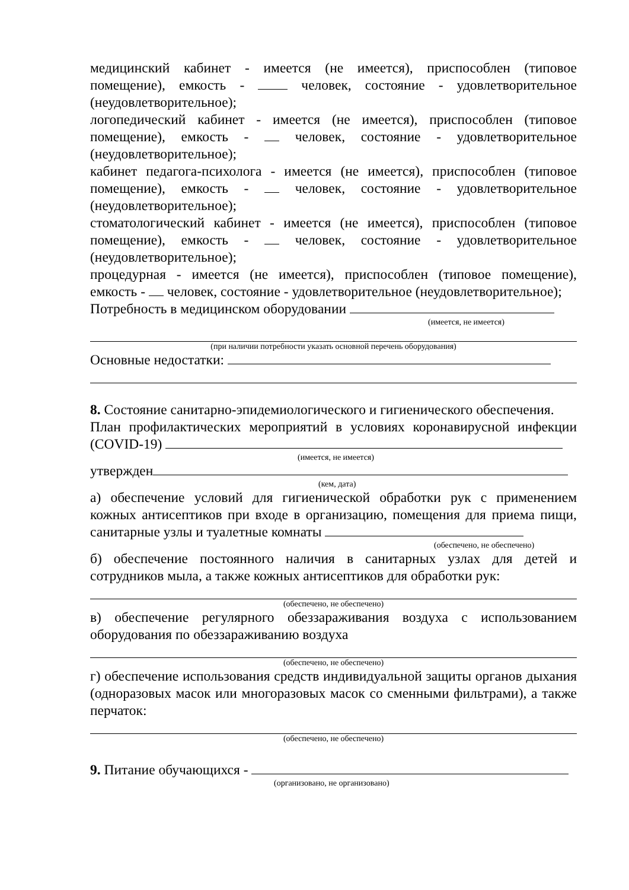медицинский кабинет - имеется (не имеется), приспособлен (типовое помещение), емкость - человек, состояние - удовлетворительное (неудовлетворительное);
логопедический кабинет - имеется (не имеется), приспособлен (типовое помещение), емкость - человек, состояние - удовлетворительное (неудовлетворительное);
кабинет педагога-психолога - имеется (не имеется), приспособлен (типовое помещение), емкость - человек, состояние - удовлетворительное (неудовлетворительное);
стоматологический кабинет - имеется (не имеется), приспособлен (типовое помещение), емкость - человек, состояние - удовлетворительное (неудовлетворительное);
процедурная - имеется (не имеется), приспособлен (типовое помещение), емкость - человек, состояние - удовлетворительное (неудовлетворительное);
Потребность в медицинском оборудовании
(имеется, не имеется)
(при наличии потребности указать основной перечень оборудования)
Основные недостатки:
8. Состояние санитарно-эпидемиологического и гигиенического обеспечения.
План профилактических мероприятий в условиях коронавирусной инфекции (COVID-19)
(имеется, не имеется)
утвержден
(кем, дата)
а) обеспечение условий для гигиенической обработки рук с применением кожных антисептиков при входе в организацию, помещения для приема пищи, санитарные узлы и туалетные комнаты
(обеспечено, не обеспечено)
б) обеспечение постоянного наличия в санитарных узлах для детей и сотрудников мыла, а также кожных антисептиков для обработки рук:
(обеспечено, не обеспечено)
в) обеспечение регулярного обеззараживания воздуха с использованием оборудования по обеззараживанию воздуха
(обеспечено, не обеспечено)
г) обеспечение использования средств индивидуальной защиты органов дыхания (одноразовых масок или многоразовых масок со сменными фильтрами), а также перчаток:
(обеспечено, не обеспечено)
9. Питание обучающихся -
(организовано, не организовано)